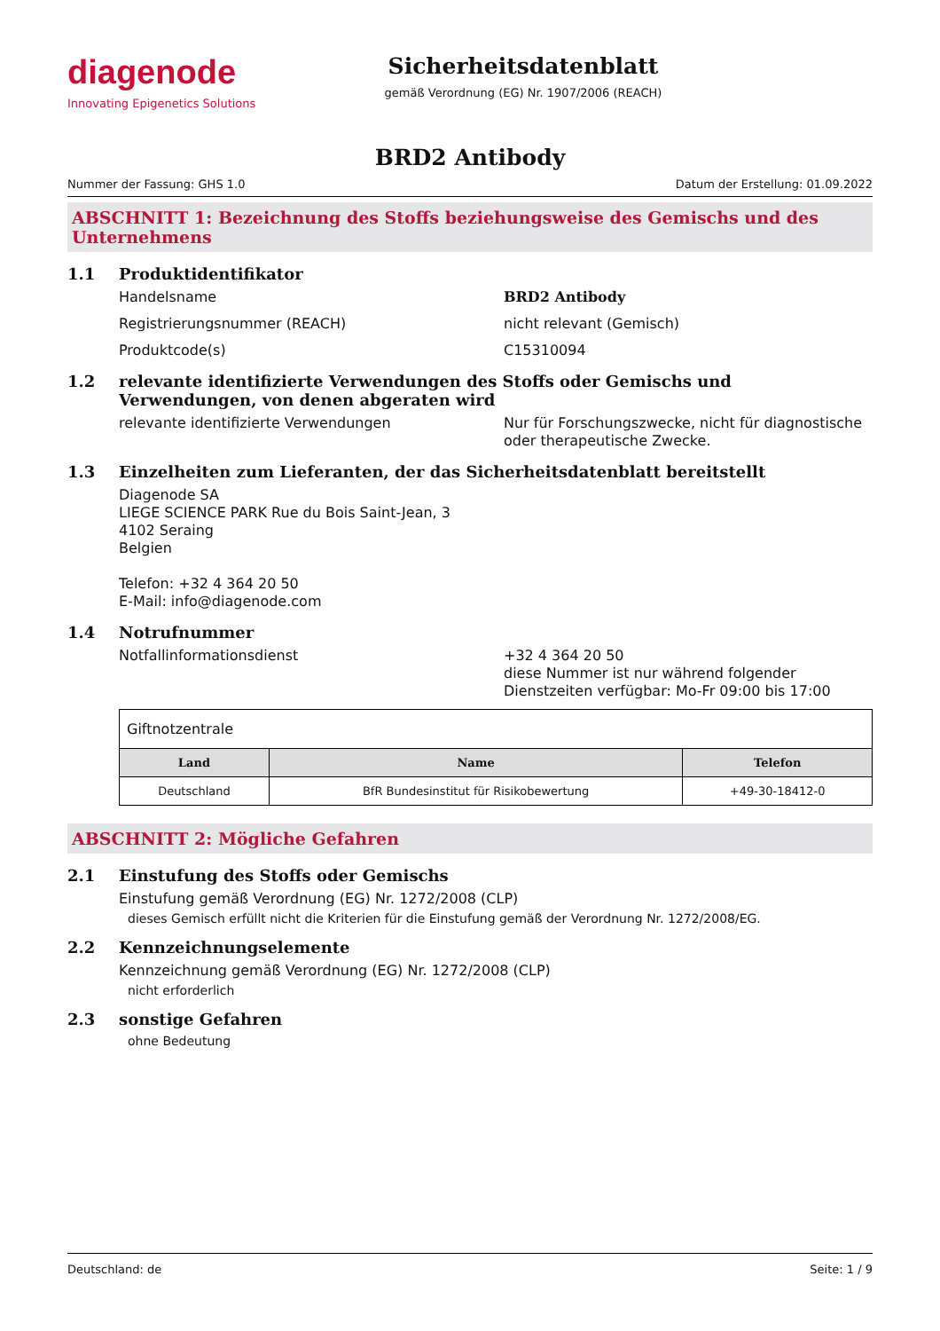diagenode
Innovating Epigenetics Solutions
Sicherheitsdatenblatt
gemäß Verordnung (EG) Nr. 1907/2006 (REACH)
BRD2 Antibody
Nummer der Fassung: GHS 1.0 Datum der Erstellung: 01.09.2022
ABSCHNITT 1: Bezeichnung des Stoffs beziehungsweise des Gemischs und des Unternehmens
1.1 Produktidentifikator
Handelsname BRD2 Antibody
Registrierungsnummer (REACH) nicht relevant (Gemisch)
Produktcode(s) C15310094
1.2 relevante identifizierte Verwendungen des Stoffs oder Gemischs und Verwendungen, von denen abgeraten wird
relevante identifizierte Verwendungen Nur für Forschungszwecke, nicht für diagnostische oder therapeutische Zwecke.
1.3 Einzelheiten zum Lieferanten, der das Sicherheitsdatenblatt bereitstellt
Diagenode SA
LIEGE SCIENCE PARK Rue du Bois Saint-Jean, 3
4102 Seraing
Belgien
Telefon: +32 4 364 20 50
E-Mail: info@diagenode.com
1.4 Notrufnummer
Notfallinformationsdienst +32 4 364 20 50
diese Nummer ist nur während folgender Dienstzeiten verfügbar: Mo-Fr 09:00 bis 17:00
| Giftnotzentrale | | |
| Land | Name | Telefon |
| Deutschland | BfR Bundesinstitut für Risikobewertung | +49-30-18412-0 |
ABSCHNITT 2: Mögliche Gefahren
2.1 Einstufung des Stoffs oder Gemischs
Einstufung gemäß Verordnung (EG) Nr. 1272/2008 (CLP)
dieses Gemisch erfüllt nicht die Kriterien für die Einstufung gemäß der Verordnung Nr. 1272/2008/EG.
2.2 Kennzeichnungselemente
Kennzeichnung gemäß Verordnung (EG) Nr. 1272/2008 (CLP)
nicht erforderlich
2.3 sonstige Gefahren
ohne Bedeutung
Deutschland: de Seite: 1 / 9